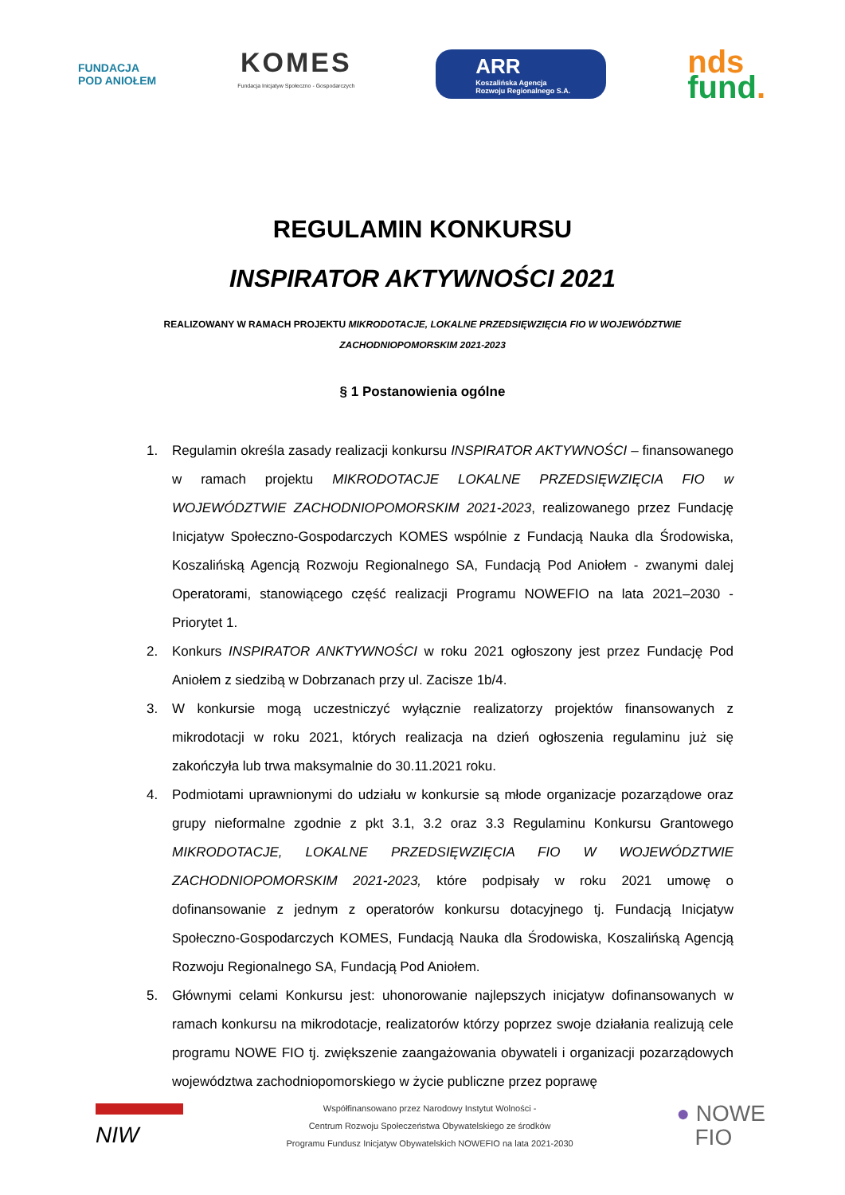FUNDACJA
POD ANIOŁEM
KOMES
Fundacja Inicjatyw Społeczno - Gospodarczych
ARR
Koszalińska Agencja
Rozwoju Regionalnego S.A.
nds
fund.
REGULAMIN KONKURSU
INSPIRATOR AKTYWNOŚCI 2021
REALIZOWANY W RAMACH PROJEKTU MIKRODOTACJE, LOKALNE PRZEDSIĘWZIĘCIA FIO W WOJEWÓDZTWIE ZACHODNIOPOMORSKIM 2021-2023
§ 1 Postanowienia ogólne
1. Regulamin określa zasady realizacji konkursu INSPIRATOR AKTYWNOŚCI – finansowanego w ramach projektu MIKRODOTACJE LOKALNE PRZEDSIĘWZIĘCIA FIO w WOJEWÓDZTWIE ZACHODNIOPOMORSKIM 2021-2023, realizowanego przez Fundację Inicjatyw Społeczno-Gospodarczych KOMES wspólnie z Fundacją Nauka dla Środowiska, Koszalińską Agencją Rozwoju Regionalnego SA, Fundacją Pod Aniołem - zwanymi dalej Operatorami, stanowiącego część realizacji Programu NOWEFIO na lata 2021–2030 - Priorytet 1.
2. Konkurs INSPIRATOR ANKTYWNOŚCI w roku 2021 ogłoszony jest przez Fundację Pod Aniołem z siedzibą w Dobrzanach przy ul. Zacisze 1b/4.
3. W konkursie mogą uczestniczyć wyłącznie realizatorzy projektów finansowanych z mikrodotacji w roku 2021, których realizacja na dzień ogłoszenia regulaminu już się zakończyła lub trwa maksymalnie do 30.11.2021 roku.
4. Podmiotami uprawnionymi do udziału w konkursie są młode organizacje pozarządowe oraz grupy nieformalne zgodnie z pkt 3.1, 3.2 oraz 3.3 Regulaminu Konkursu Grantowego MIKRODOTACJE, LOKALNE PRZEDSIĘWZIĘCIA FIO W WOJEWÓDZTWIE ZACHODNIOPOMORSKIM 2021-2023, które podpisały w roku 2021 umowę o dofinansowanie z jednym z operatorów konkursu dotacyjnego tj. Fundacją Inicjatyw Społeczno-Gospodarczych KOMES, Fundacją Nauka dla Środowiska, Koszalińską Agencją Rozwoju Regionalnego SA, Fundacją Pod Aniołem.
5. Głównymi celami Konkursu jest: uhonorowanie najlepszych inicjatyw dofinansowanych w ramach konkursu na mikrodotacje, realizatorów którzy poprzez swoje działania realizują cele programu NOWE FIO tj. zwiększenie zaangażowania obywateli i organizacji pozarządowych województwa zachodniopomorskiego w życie publiczne przez poprawę
NIW
Współfinansowano przez Narodowy Instytut Wolności -
Centrum Rozwoju Społeczeństwa Obywatelskiego ze środków
Programu Fundusz Inicjatyw Obywatelskich NOWEFIO na lata 2021-2030
● NOWE
FIO